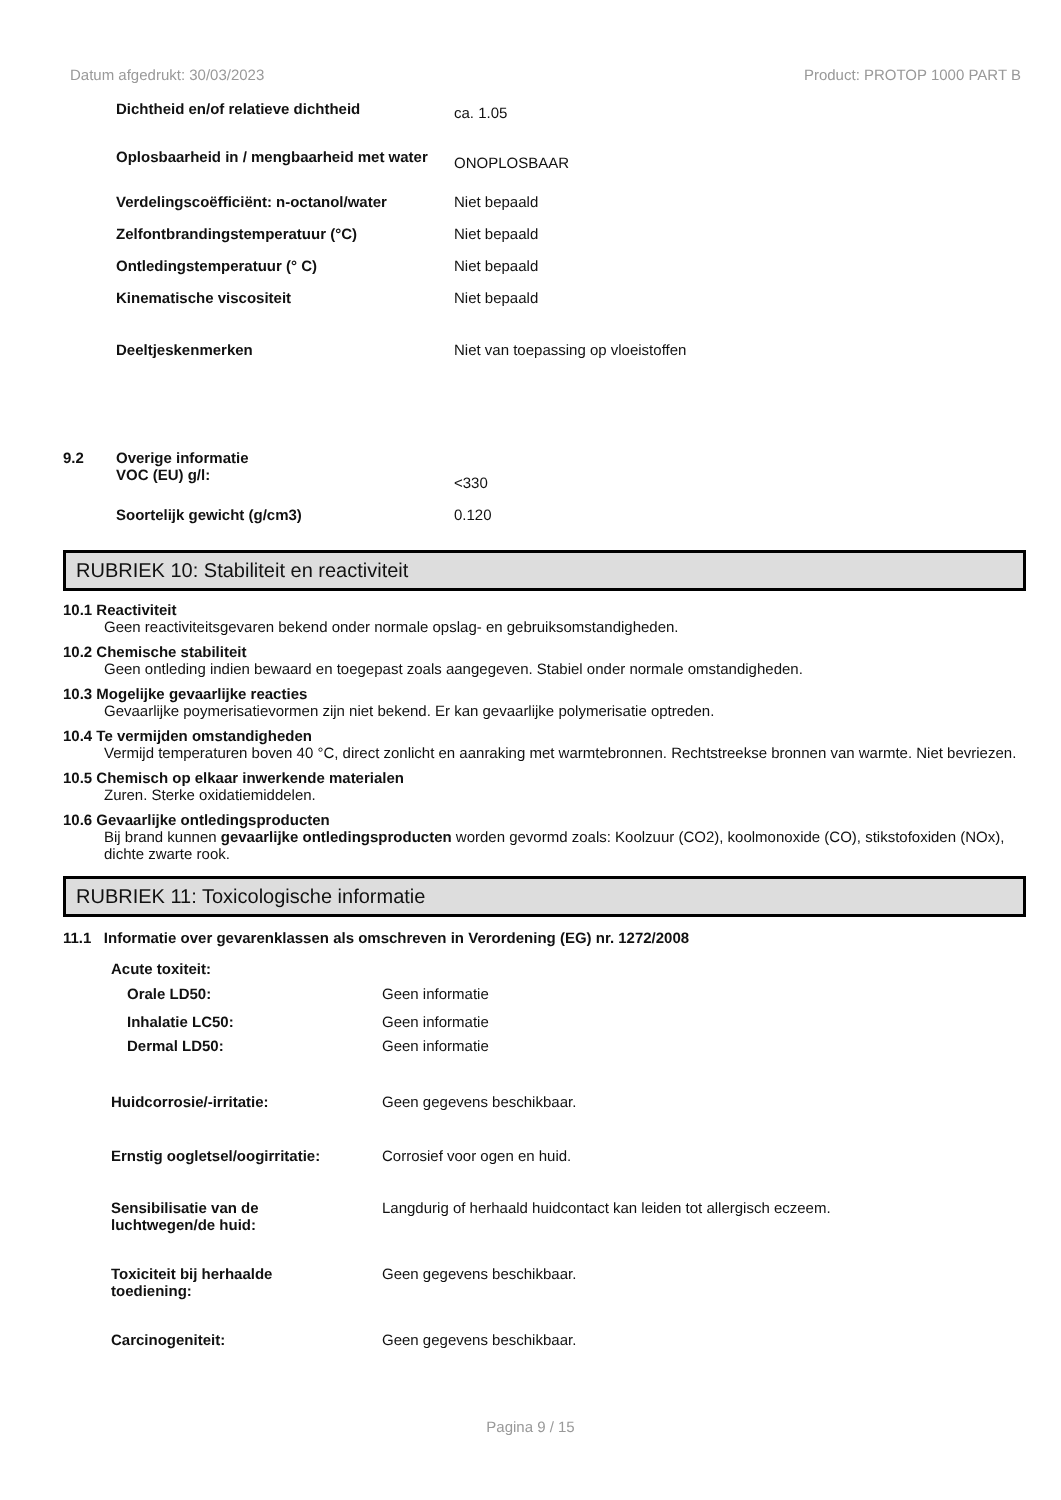Datum afgedrukt: 30/03/2023 Product: PROTOP 1000 PART B
| Dichtheid en/of relatieve dichtheid | ca. 1.05 |
| Oplosbaarheid in / mengbaarheid met water | ONOPLOSBAAR |
| Verdelingscoëfficiënt: n-octanol/water | Niet bepaald |
| Zelfontbrandingstemperatuur (°C) | Niet bepaald |
| Ontledingstemperatuur (° C) | Niet bepaald |
| Kinematische viscositeit | Niet bepaald |
| Deeltjeskenmerken | Niet van toepassing op vloeistoffen |
| 9.2 | Overige informatie | |
| | VOC (EU) g/l: | <330 |
| | Soortelijk gewicht (g/cm3) | 0.120 |
RUBRIEK 10: Stabiliteit en reactiviteit
10.1 Reactiviteit
Geen reactiviteitsgevaren bekend onder normale opslag- en gebruiksomstandigheden.
10.2 Chemische stabiliteit
Geen ontleding indien bewaard en toegepast zoals aangegeven. Stabiel onder normale omstandigheden.
10.3 Mogelijke gevaarlijke reacties
Gevaarlijke poymerisatievormen zijn niet bekend. Er kan gevaarlijke polymerisatie optreden.
10.4 Te vermijden omstandigheden
Vermijd temperaturen boven 40 °C, direct zonlicht en aanraking met warmtebronnen. Rechtstreekse bronnen van warmte. Niet bevriezen.
10.5 Chemisch op elkaar inwerkende materialen
Zuren. Sterke oxidatiemiddelen.
10.6 Gevaarlijke ontledingsproducten
Bij brand kunnen gevaarlijke ontledingsproducten worden gevormd zoals: Koolzuur (CO2), koolmonoxide (CO), stikstofoxiden (NOx), dichte zwarte rook.
RUBRIEK 11: Toxicologische informatie
11.1 Informatie over gevarenklassen als omschreven in Verordening (EG) nr. 1272/2008
Acute toxiteit:
| Orale LD50: | Geen informatie |
| Inhalatie LC50: | Geen informatie |
| Dermal LD50: | Geen informatie |
| Huidcorrosie/-irritatie: | Geen gegevens beschikbaar. |
| Ernstig oogletsel/oogirritatie: | Corrosief voor ogen en huid. |
| Sensibilisatie van de luchtwegen/de huid: | Langdurig of herhaald huidcontact kan leiden tot allergisch eczeem. |
| Toxiciteit bij herhaalde toediening: | Geen gegevens beschikbaar. |
| Carcinogeniteit: | Geen gegevens beschikbaar. |
Pagina 9 / 15